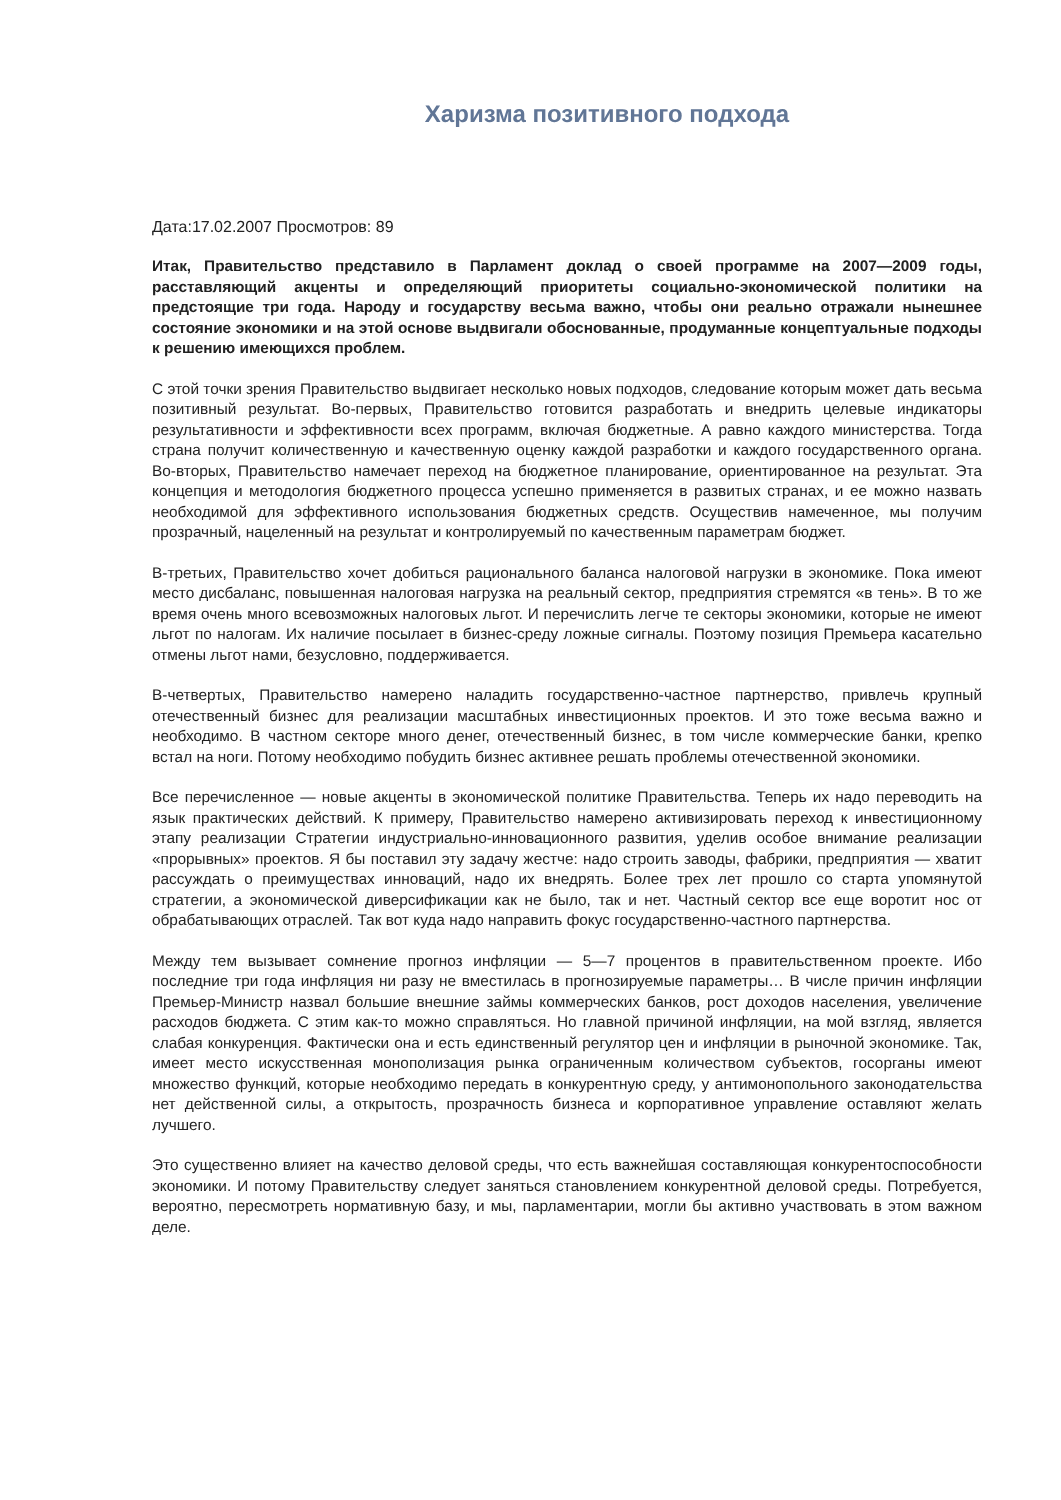Харизма позитивного подхода
Дата:17.02.2007 Просмотров: 89
Итак, Правительство представило в Парламент доклад о своей программе на 2007—2009 годы, расставляющий акценты и определяющий приоритеты социально-экономической политики на предстоящие три года. Народу и государству весьма важно, чтобы они реально отражали нынешнее состояние экономики и на этой основе выдвигали обоснованные, продуманные концептуальные подходы к решению имеющихся проблем.
С этой точки зрения Правительство выдвигает несколько новых подходов, следование которым может дать весьма позитивный результат. Во-первых, Правительство готовится разработать и внедрить целевые индикаторы результативности и эффективности всех программ, включая бюджетные. А равно каждого министерства. Тогда страна получит количественную и качественную оценку каждой разработки и каждого государственного органа. Во-вторых, Правительство намечает переход на бюджетное планирование, ориентированное на результат. Эта концепция и методология бюджетного процесса успешно применяется в развитых странах, и ее можно назвать необходимой для эффективного использования бюджетных средств. Осуществив намеченное, мы получим прозрачный, нацеленный на результат и контролируемый по качественным параметрам бюджет.
В-третьих, Правительство хочет добиться рационального баланса налоговой нагрузки в экономике. Пока имеют место дисбаланс, повышенная налоговая нагрузка на реальный сектор, предприятия стремятся «в тень». В то же время очень много всевозможных налоговых льгот. И перечислить легче те секторы экономики, которые не имеют льгот по налогам. Их наличие посылает в бизнес-среду ложные сигналы. Поэтому позиция Премьера касательно отмены льгот нами, безусловно, поддерживается.
В-четвертых, Правительство намерено наладить государственно-частное партнерство, привлечь крупный отечественный бизнес для реализации масштабных инвестиционных проектов. И это тоже весьма важно и необходимо. В частном секторе много денег, отечественный бизнес, в том числе коммерческие банки, крепко встал на ноги. Потому необходимо побудить бизнес активнее решать проблемы отечественной экономики.
Все перечисленное — новые акценты в экономической политике Правительства. Теперь их надо переводить на язык практических действий. К примеру, Правительство намерено активизировать переход к инвестиционному этапу реализации Стратегии индустриально-инновационного развития, уделив особое внимание реализации «прорывных» проектов. Я бы поставил эту задачу жестче: надо строить заводы, фабрики, предприятия — хватит рассуждать о преимуществах инноваций, надо их внедрять. Более трех лет прошло со старта упомянутой стратегии, а экономической диверсификации как не было, так и нет. Частный сектор все еще воротит нос от обрабатывающих отраслей. Так вот куда надо направить фокус государственно-частного партнерства.
Между тем вызывает сомнение прогноз инфляции — 5—7 процентов в правительственном проекте. Ибо последние три года инфляция ни разу не вместилась в прогнозируемые параметры… В числе причин инфляции Премьер-Министр назвал большие внешние займы коммерческих банков, рост доходов населения, увеличение расходов бюджета. С этим как-то можно справляться. Но главной причиной инфляции, на мой взгляд, является слабая конкуренция. Фактически она и есть единственный регулятор цен и инфляции в рыночной экономике. Так, имеет место искусственная монополизация рынка ограниченным количеством субъектов, госорганы имеют множество функций, которые необходимо передать в конкурентную среду, у антимонопольного законодательства нет действенной силы, а открытость, прозрачность бизнеса и корпоративное управление оставляют желать лучшего.
Это существенно влияет на качество деловой среды, что есть важнейшая составляющая конкурентоспособности экономики. И потому Правительству следует заняться становлением конкурентной деловой среды. Потребуется, вероятно, пересмотреть нормативную базу, и мы, парламентарии, могли бы активно участвовать в этом важном деле.